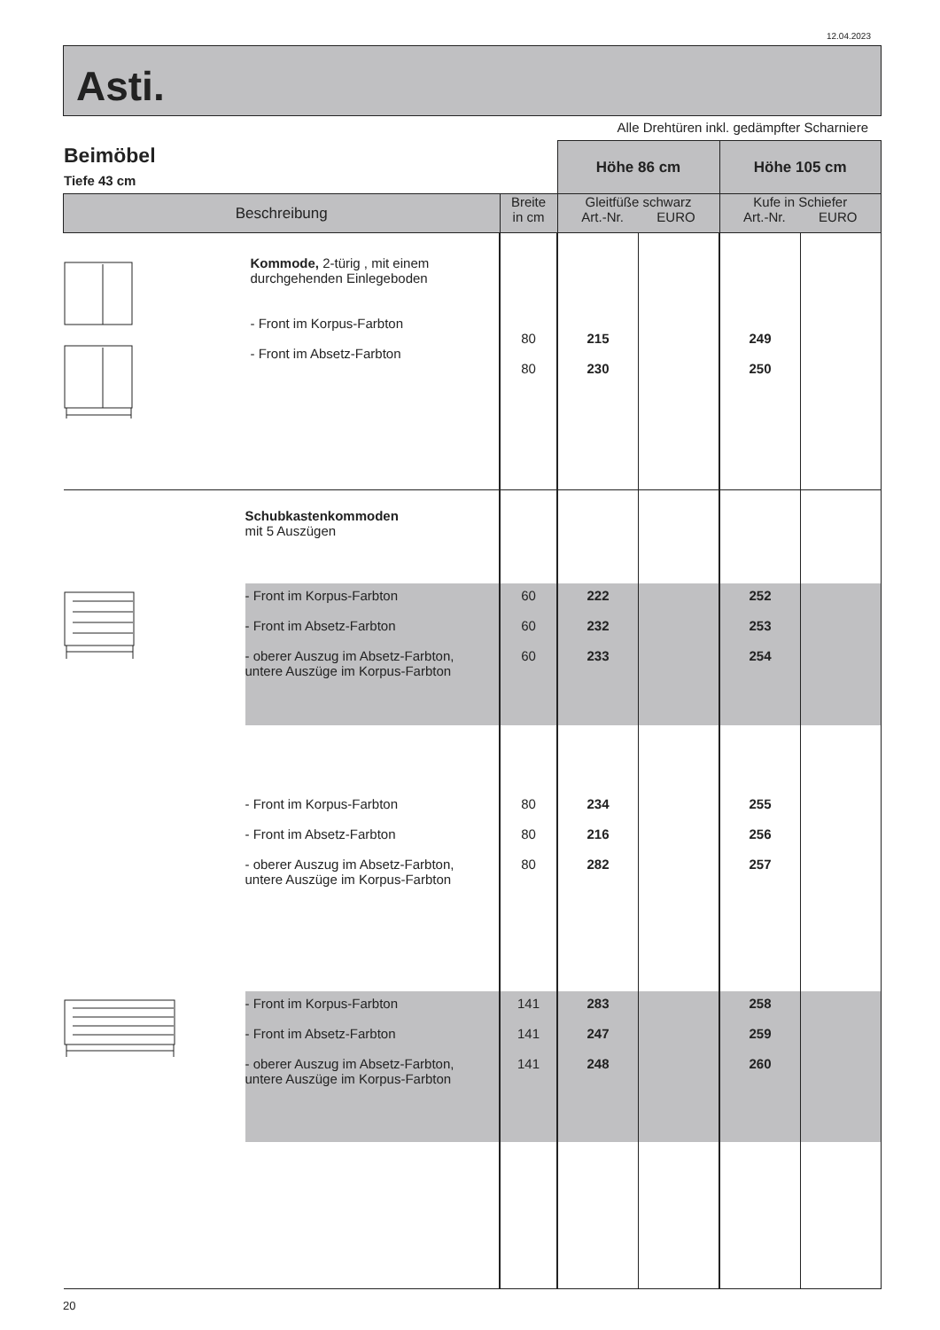12.04.2023
Asti.
Alle Drehtüren inkl. gedämpfter Scharniere
Beimöbel
Tiefe 43 cm
| | | | Höhe 86 cm | | Höhe 105 cm | |
| Beschreibung | | Breite in cm | Gleitfüße schwarz Art.-Nr. EURO | | Kufe in Schiefer Art.-Nr. EURO | |
| | Kommode, 2-türig , mit einem durchgehenden Einlegeboden - Front im Korpus-Farbton - Front im Absetz-Farbton | 80 80 | 215 230 | | 249 250 | |
| | Schubkastenkommoden mit 5 Auszügen | | | | | |
| | - Front im Korpus-Farbton - Front im Absetz-Farbton - oberer Auszug im Absetz-Farbton, untere Auszüge im Korpus-Farbton | 60 60 60 | 222 232 233 | | 252 253 254 | |
| | - Front im Korpus-Farbton - Front im Absetz-Farbton - oberer Auszug im Absetz-Farbton, untere Auszüge im Korpus-Farbton | 80 80 80 | 234 216 282 | | 255 256 257 | |
| | - Front im Korpus-Farbton - Front im Absetz-Farbton - oberer Auszug im Absetz-Farbton, untere Auszüge im Korpus-Farbton | 141 141 141 | 283 247 248 | | 258 259 260 | |
20